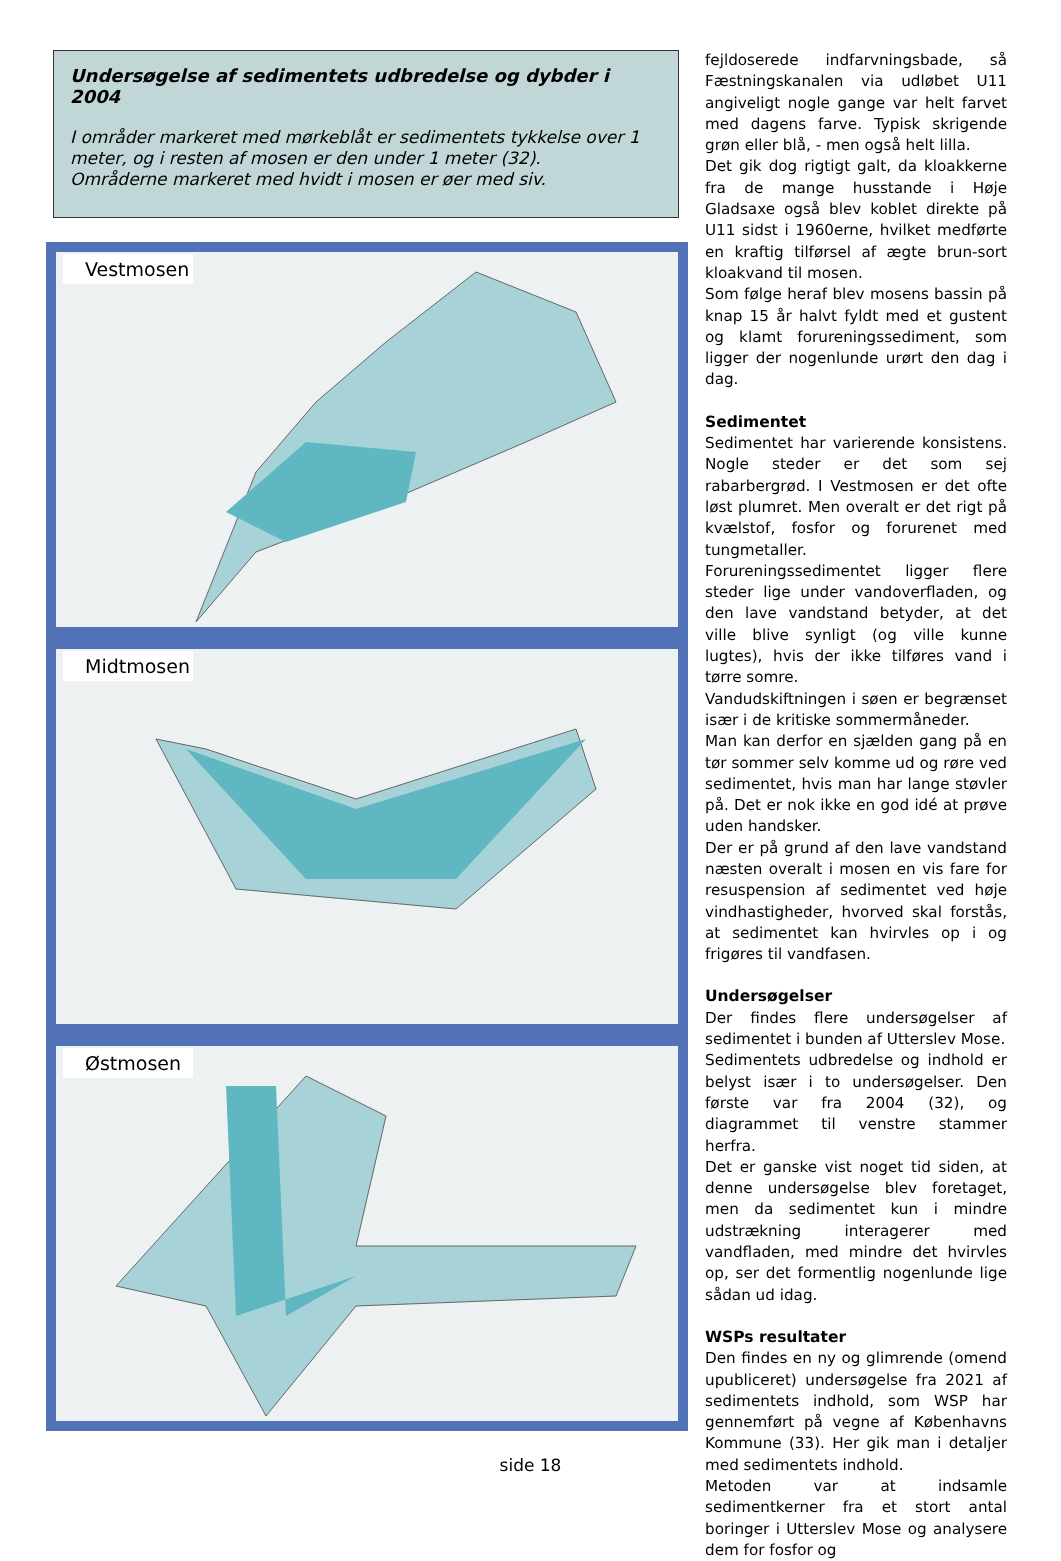Undersøgelse af sedimentets udbredelse og dybder i 2004
I områder markeret med mørkeblåt er sedimentets tykkelse over 1 meter, og i resten af mosen er den under 1 meter (32).
Områderne markeret med hvidt i mosen er øer med siv.
Vestmosen
Midtmosen
Østmosen
fejldoserede indfarvningsbade, så Fæstningskanalen via udløbet U11 angiveligt nogle gange var helt farvet med dagens farve. Typisk skrigende grøn eller blå, - men også helt lilla.
Det gik dog rigtigt galt, da kloakkerne fra de mange husstande i Høje Gladsaxe også blev koblet direkte på U11 sidst i 1960erne, hvilket medførte en kraftig tilførsel af ægte brun-sort kloakvand til mosen.
Som følge heraf blev mosens bassin på knap 15 år halvt fyldt med et gustent og klamt forureningssediment, som ligger der nogenlunde urørt den dag i dag.
Sedimentet
Sedimentet har varierende konsistens. Nogle steder er det som sej rabarbergrød. I Vestmosen er det ofte løst plumret. Men overalt er det rigt på kvælstof, fosfor og forurenet med tungmetaller.
Forureningssedimentet ligger flere steder lige under vandoverfladen, og den lave vandstand betyder, at det ville blive synligt (og ville kunne lugtes), hvis der ikke tilføres vand i tørre somre.
Vandudskiftningen i søen er begrænset især i de kritiske sommermåneder.
Man kan derfor en sjælden gang på en tør sommer selv komme ud og røre ved sedimentet, hvis man har lange støvler på. Det er nok ikke en god idé at prøve uden handsker.
Der er på grund af den lave vandstand næsten overalt i mosen en vis fare for resuspension af sedimentet ved høje vindhastigheder, hvorved skal forstås, at sedimentet kan hvirvles op i og frigøres til vandfasen.
Undersøgelser
Der findes flere undersøgelser af sedimentet i bunden af Utterslev Mose.
Sedimentets udbredelse og indhold er belyst især i to undersøgelser. Den første var fra 2004 (32), og diagrammet til venstre stammer herfra.
Det er ganske vist noget tid siden, at denne undersøgelse blev foretaget, men da sedimentet kun i mindre udstrækning interagerer med vandfladen, med mindre det hvirvles op, ser det formentlig nogenlunde lige sådan ud idag.
WSPs resultater
Den findes en ny og glimrende (omend upubliceret) undersøgelse fra 2021 af sedimentets indhold, som WSP har gennemført på vegne af Københavns Kommune (33). Her gik man i detaljer med sedimentets indhold.
Metoden var at indsamle sedimentkerner fra et stort antal boringer i Utterslev Mose og analysere dem for fosfor og
side 18